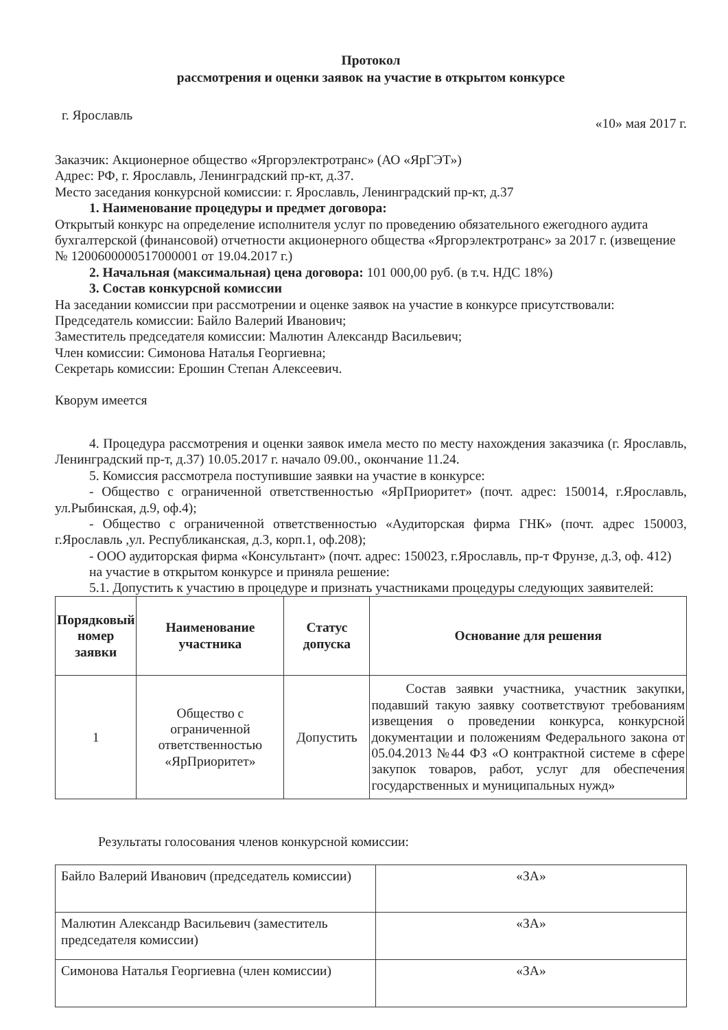Протокол
рассмотрения и оценки заявок на участие в открытом конкурсе
г. Ярославль «10» мая 2017 г.
Заказчик: Акционерное общество «Яргорэлектротранс» (АО «ЯрГЭТ»)
Адрес: РФ, г. Ярославль, Ленинградский пр-кт, д.37.
Место заседания конкурсной комиссии: г. Ярославль, Ленинградский пр-кт, д.37
1. Наименование процедуры и предмет договора:
Открытый конкурс на определение исполнителя услуг по проведению обязательного ежегодного аудита бухгалтерской (финансовой) отчетности акционерного общества «Яргорэлектротранс» за 2017 г. (извещение № 1200600000517000001 от 19.04.2017 г.)
2. Начальная (максимальная) цена договора: 101 000,00 руб. (в т.ч. НДС 18%)
3. Состав конкурсной комиссии
На заседании комиссии при рассмотрении и оценке заявок на участие в конкурсе присутствовали:
Председатель комиссии: Байло Валерий Иванович;
Заместитель председателя комиссии: Малютин Александр Васильевич;
Член комиссии: Симонова Наталья Георгиевна;
Секретарь комиссии: Ерошин Степан Алексеевич.
Кворум имеется
4. Процедура рассмотрения и оценки заявок имела место по месту нахождения заказчика (г. Ярославль, Ленинградский пр-т, д.37) 10.05.2017 г. начало 09.00., окончание 11.24.
5. Комиссия рассмотрела поступившие заявки на участие в конкурсе:
- Общество с ограниченной ответственностью «ЯрПриоритет» (почт. адрес: 150014, г.Ярославль, ул.Рыбинская, д.9, оф.4);
- Общество с ограниченной ответственностью «Аудиторская фирма ГНК» (почт. адрес 150003, г.Ярославль ,ул. Республиканская, д.3, корп.1, оф.208);
- ООО аудиторская фирма «Консультант» (почт. адрес: 150023, г.Ярославль, пр-т Фрунзе, д.3, оф. 412)
на участие в открытом конкурсе и приняла решение:
5.1. Допустить к участию в процедуре и признать участниками процедуры следующих заявителей:
| Порядковый номер заявки | Наименование участника | Статус допуска | Основание для решения |
| --- | --- | --- | --- |
| 1 | Общество с ограниченной ответственностью «ЯрПриоритет» | Допустить | Состав заявки участника, участник закупки, подавший такую заявку соответствуют требованиям извещения о проведении конкурса, конкурсной документации и положениям Федерального закона от 05.04.2013 №44 ФЗ «О контрактной системе в сфере закупок товаров, работ, услуг для обеспечения государственных и муниципальных нужд» |
Результаты голосования членов конкурсной комиссии:
| Байло Валерий Иванович (председатель комиссии) | «ЗА» |
| Малютин Александр Васильевич (заместитель председателя комиссии) | «ЗА» |
| Симонова Наталья Георгиевна (член комиссии) | «ЗА» |